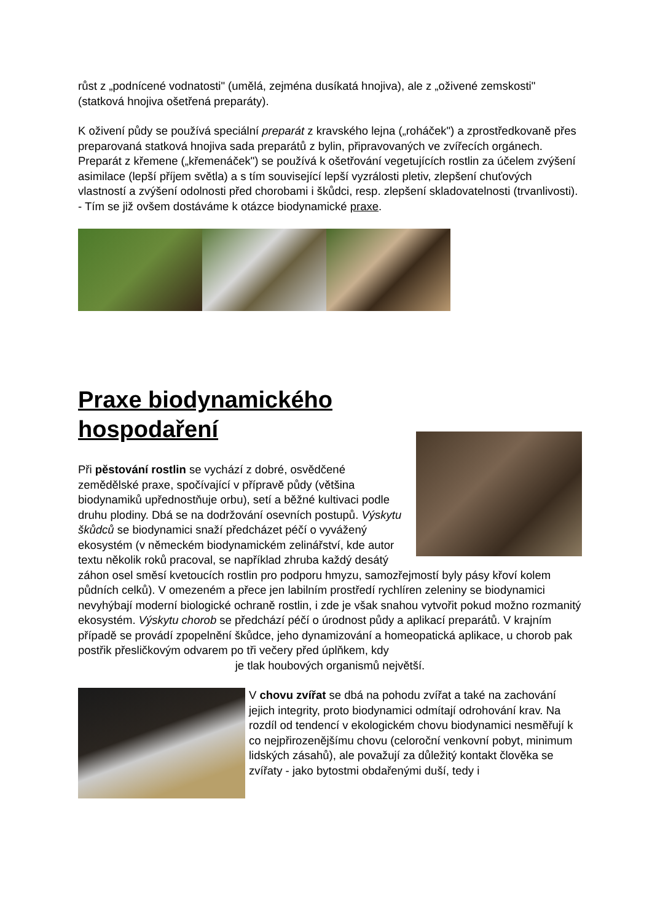růst z „podnícené vodnatosti" (umělá, zejména dusíkatá hnojiva), ale z „oživené zemskosti" (statková hnojiva ošetřená preparáty).
K oživení půdy se používá speciální preparát z kravského lejna („roháček") a zprostředkovaně přes preparovaná statková hnojiva sada preparátů z bylin, připravovaných ve zvířecích orgánech. Preparát z křemene („křemenáček") se používá k ošetřování vegetujících rostlin za účelem zvýšení asimilace (lepší příjem světla) a s tím související lepší vyzrálosti pletiv, zlepšení chuťových vlastností a zvýšení odolnosti před chorobami i škůdci, resp. zlepšení skladovatelnosti (trvanlivosti). - Tím se již ovšem dostáváme k otázce biodynamické praxe.
Praxe biodynamického hospodaření
Při pěstování rostlin se vychází z dobré, osvědčené zemědělské praxe, spočívající v přípravě půdy (většina biodynamiků upřednostňuje orbu), setí a běžné kultivaci podle druhu plodiny. Dbá se na dodržování osevních postupů. Výskytu škůdců se biodynamici snaží předcházet péčí o vyvážený ekosystém (v německém biodynamickém zelinářství, kde autor textu několik roků pracoval, se například zhruba každý desátý záhon osel směsí kvetoucích rostlin pro podporu hmyzu, samozřejmostí byly pásy křoví kolem půdních celků). V omezeném a přece jen labilním prostředí rychlíren zeleniny se biodynamici nevyhýbají moderní biologické ochraně rostlin, i zde je však snahou vytvořit pokud možno rozmanitý ekosystém. Výskytu chorob se předchází péčí o úrodnost půdy a aplikací preparátů. V krajním případě se provádí zpopelnění škůdce, jeho dynamizování a homeopatická aplikace, u chorob pak postřik přesličkovým odvarem po tři večery před úplňkem, kdy
je tlak houbových organismů největší.
V chovu zvířat se dbá na pohodu zvířat a také na zachování jejich integrity, proto biodynamici odmítají odrohování krav. Na rozdíl od tendencí v ekologickém chovu biodynamici nesměřují k co nejpřirozenějšímu chovu (celoroční venkovní pobyt, minimum lidských zásahů), ale považují za důležitý kontakt člověka se zvířaty - jako bytostmi obdařenými duší, tedy i